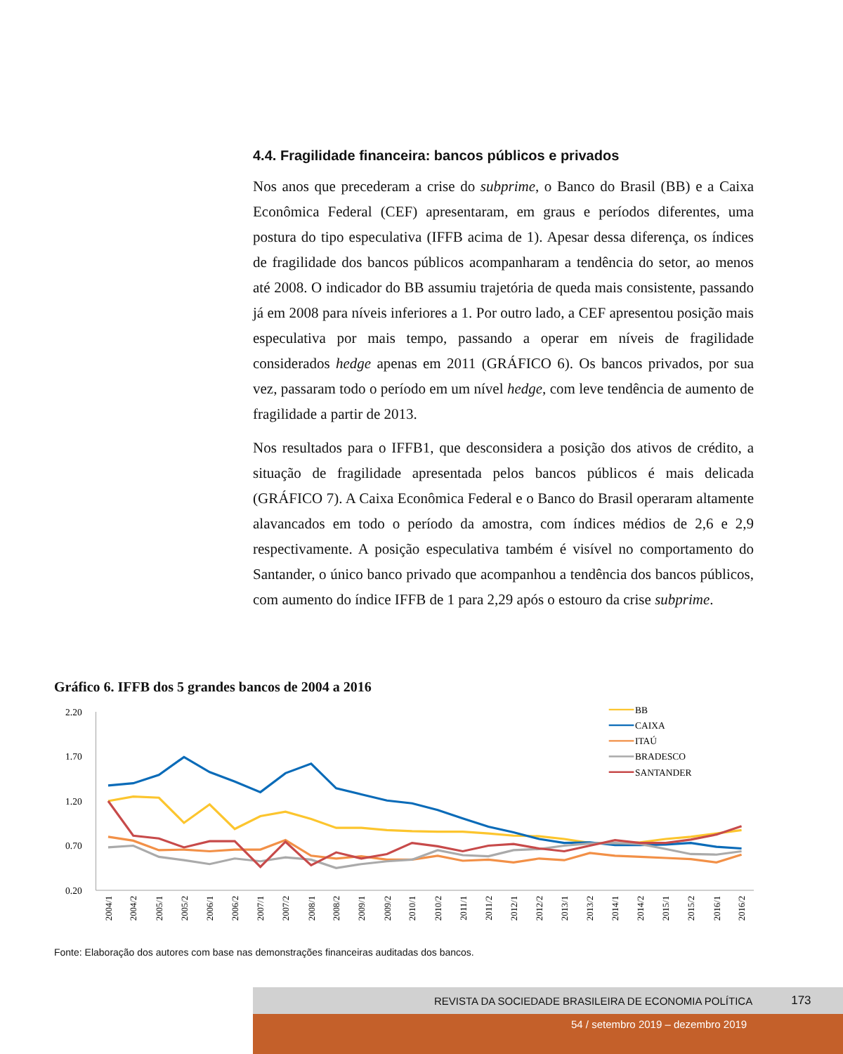4.4. Fragilidade financeira: bancos públicos e privados
Nos anos que precederam a crise do subprime, o Banco do Brasil (BB) e a Caixa Econômica Federal (CEF) apresentaram, em graus e períodos diferentes, uma postura do tipo especulativa (IFFB acima de 1). Apesar dessa diferença, os índices de fragilidade dos bancos públicos acompanharam a tendência do setor, ao menos até 2008. O indicador do BB assumiu trajetória de queda mais consistente, passando já em 2008 para níveis inferiores a 1. Por outro lado, a CEF apresentou posição mais especulativa por mais tempo, passando a operar em níveis de fragilidade considerados hedge apenas em 2011 (GRÁFICO 6). Os bancos privados, por sua vez, passaram todo o período em um nível hedge, com leve tendência de aumento de fragilidade a partir de 2013.
Nos resultados para o IFFB1, que desconsidera a posição dos ativos de crédito, a situação de fragilidade apresentada pelos bancos públicos é mais delicada (GRÁFICO 7). A Caixa Econômica Federal e o Banco do Brasil operaram altamente alavancados em todo o período da amostra, com índices médios de 2,6 e 2,9 respectivamente. A posição especulativa também é visível no comportamento do Santander, o único banco privado que acompanhou a tendência dos bancos públicos, com aumento do índice IFFB de 1 para 2,29 após o estouro da crise subprime.
Gráfico 6. IFFB dos 5 grandes bancos de 2004 a 2016
2.20
1.70
1.20
0.70
0.20
BB
CAIXA
ITAÚ
BRADESCO
SANTANDER
2004/1
2004/2
2005/1
2005/2
2006/1
2006/2
2007/1
2007/2
2008/1
2008/2
2009/1
2009/2
2010/1
2010/2
2011/1
2011/2
2012/1
2012/2
2013/1
2013/2
2014/1
2014/2
2015/1
2015/2
2016/1
2016/2
Fonte: Elaboração dos autores com base nas demonstrações financeiras auditadas dos bancos.
REVISTA DA SOCIEDADE BRASILEIRA DE ECONOMIA POLÍTICA 173
54 / setembro 2019 – dezembro 2019